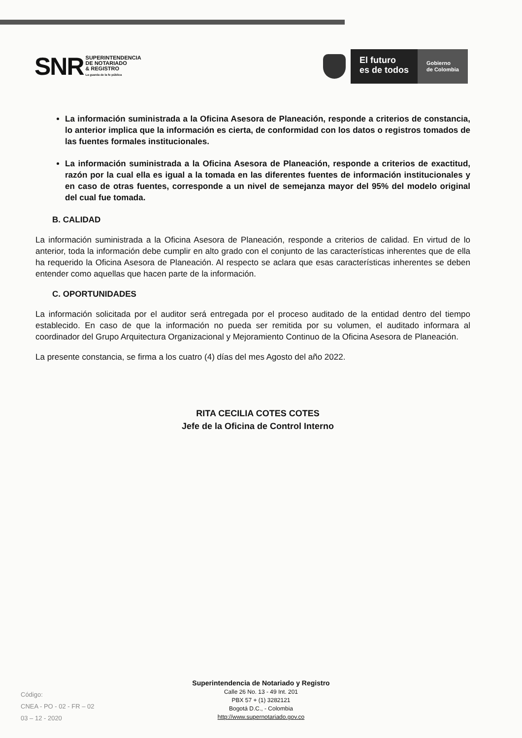SNR
SUPERINTENDENCIA
DE NOTARIADO
& REGISTRO
La guarda de la fe pública
El futuro
es de todos
Gobierno
de Colombia
La información suministrada a la Oficina Asesora de Planeación, responde a criterios de constancia, lo anterior implica que la información es cierta, de conformidad con los datos o registros tomados de las fuentes formales institucionales.
La información suministrada a la Oficina Asesora de Planeación, responde a criterios de exactitud, razón por la cual ella es igual a la tomada en las diferentes fuentes de información institucionales y en caso de otras fuentes, corresponde a un nivel de semejanza mayor del 95% del modelo original del cual fue tomada.
B. CALIDAD
La información suministrada a la Oficina Asesora de Planeación, responde a criterios de calidad. En virtud de lo anterior, toda la información debe cumplir en alto grado con el conjunto de las características inherentes que de ella ha requerido la Oficina Asesora de Planeación. Al respecto se aclara que esas características inherentes se deben entender como aquellas que hacen parte de la información.
C. OPORTUNIDADES
La información solicitada por el auditor será entregada por el proceso auditado de la entidad dentro del tiempo establecido. En caso de que la información no pueda ser remitida por su volumen, el auditado informara al coordinador del Grupo Arquitectura Organizacional y Mejoramiento Continuo de la Oficina Asesora de Planeación.
La presente constancia, se firma a los cuatro (4) días del mes Agosto del año 2022.
RITA CECILIA COTES COTES
Jefe de la Oficina de Control Interno
Código:
CNEA - PO - 02 - FR – 02
03 – 12 - 2020
Superintendencia de Notariado y Registro
Calle 26 No. 13 - 49 Int. 201
PBX 57 + (1) 3282121
Bogotá D.C., - Colombia
http://www.supernotariado.gov.co